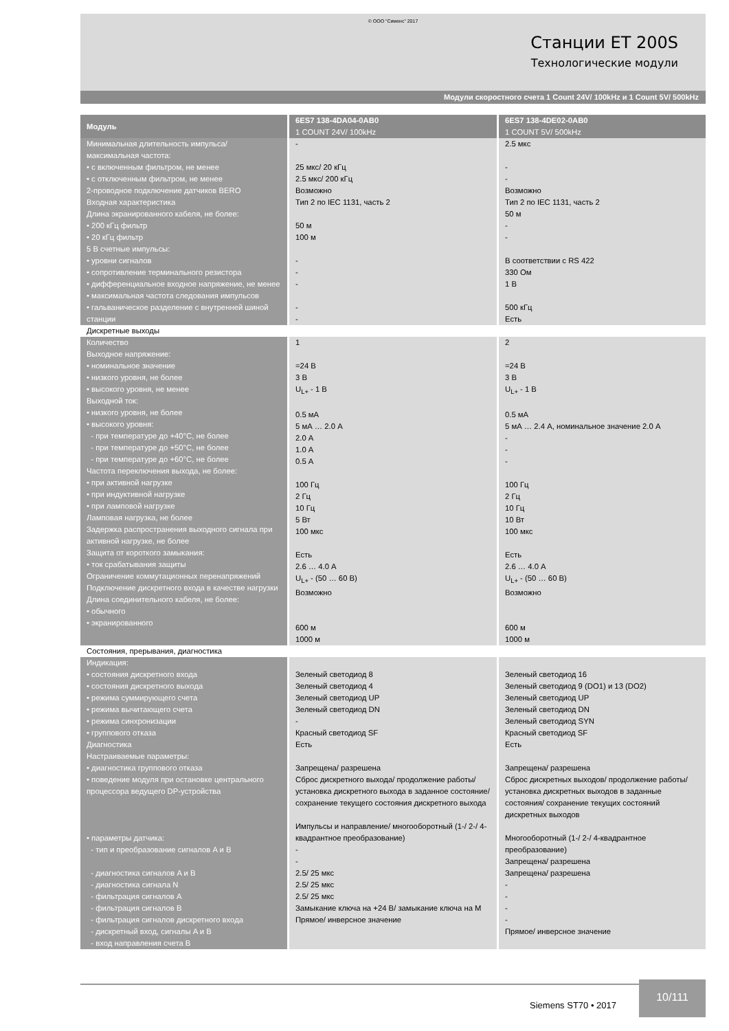© ООО “Сименс” 2017
Станции ET 200S
Технологические модули
Модули скоростного счета 1 Count 24V/ 100kHz и 1 Count 5V/ 500kHz
| Модуль | 6ES7 138-4DA04-0AB0 1 COUNT 24V/ 100kHz | 6ES7 138-4DE02-0AB0 1 COUNT 5V/ 500kHz |
| --- | --- | --- |
| Минимальная длительность импульса/ максимальная частота: • с включенным фильтром, не менее • с отключенным фильтром, не менее 2-проводное подключение датчиков BERO Входная характеристика Длина экранированного кабеля, не более: • 200 кГц фильтр • 20 кГц фильтр 5 В счетные импульсы: • уровни сигналов • сопротивление терминального резистора • дифференциальное входное напряжение, не менее • максимальная частота следования импульсов • гальваническое разделение с внутренней шиной станции | - 25 мкс/ 20 кГц 2.5 мкс/ 200 кГц Возможно Тип 2 по IEC 1131, часть 2 50 м 100 м - - - - - | 2.5 мкс - - Возможно Тип 2 по IEC 1131, часть 2 50 м - - В соответствии с RS 422 330 Ом 1 В 500 кГц Есть |
| Дискретные выходы | | |
| Количество Выходное напряжение: • номинальное значение • низкого уровня, не более • высокого уровня, не менее Выходной ток: • низкого уровня, не более • высокого уровня: - при температуре до +40°C, не более - при температуре до +50°C, не более - при температуре до +60°C, не более Частота переключения выхода, не более: • при активной нагрузке • при индуктивной нагрузке • при ламповой нагрузке Ламповая нагрузка, не более Задержка распространения выходного сигнала при активной нагрузке, не более Защита от короткого замыкания: • ток срабатывания защиты Ограничение коммутационных перенапряжений Подключение дискретного входа в качестве нагрузки Длина соединительного кабеля, не более: • обычного • экранированного | 1 =24 В 3 В U<sub>L+</sub> - 1 В 0.5 мА 5 мА … 2.0 А 2.0 А 1.0 А 0.5 А 100 Гц 2 Гц 10 Гц 5 Вт 100 мкс Есть 2.6 … 4.0 А U<sub>L+</sub> - (50 … 60 В) Возможно 600 м 1000 м | 2 =24 В 3 В U<sub>L+</sub> - 1 В 0.5 мА 5 мА … 2.4 А, номинальное значение 2.0 А - - - 100 Гц 2 Гц 10 Гц 10 Вт 100 мкс Есть 2.6 … 4.0 А U<sub>L+</sub> - (50 … 60 В) Возможно 600 м 1000 м |
| Состояния, прерывания, диагностика | | |
| Индикация: • состояния дискретного входа • состояния дискретного выхода • режима суммирующего счета • режима вычитающего счета • режима синхронизации • группового отказа Диагностика Настраиваемые параметры: • диагностика группового отказа • поведение модуля при остановке центрального процессора ведущего DP-устройства • параметры датчика: - тип и преобразование сигналов A и B - диагностика сигналов A и B - диагностика сигнала N - фильтрация сигналов A - фильтрация сигналов B - фильтрация сигналов дискретного входа - дискретный вход, сигналы A и B - вход направления счета B | Зеленый светодиод 8 Зеленый светодиод 4 Зеленый светодиод UP Зеленый светодиод DN - Красный светодиод SF Есть Запрещена/ разрешена Сброс дискретного выхода/ продолжение работы/ установка дискретного выхода в заданное состояние/ сохранение текущего состояния дискретного выхода Импульсы и направление/ многооборотный (1-/ 2-/ 4-квадрантное преобразование) - - 2.5/ 25 мкс 2.5/ 25 мкс 2.5/ 25 мкс Замыкание ключа на +24 В/ замыкание ключа на M Прямое/ инверсное значение | Зеленый светодиод 16 Зеленый светодиод 9 (DO1) и 13 (DO2) Зеленый светодиод UP Зеленый светодиод DN Зеленый светодиод SYN Красный светодиод SF Есть Запрещена/ разрешена Сброс дискретных выходов/ продолжение работы/ установка дискретных выходов в заданные состояния/ сохранение текущих состояний дискретных выходов Многооборотный (1-/ 2-/ 4-квадрантное преобразование) Запрещена/ разрешена Запрещена/ разрешена - - - - Прямое/ инверсное значение |
Siemens ST70 • 2017
10/111